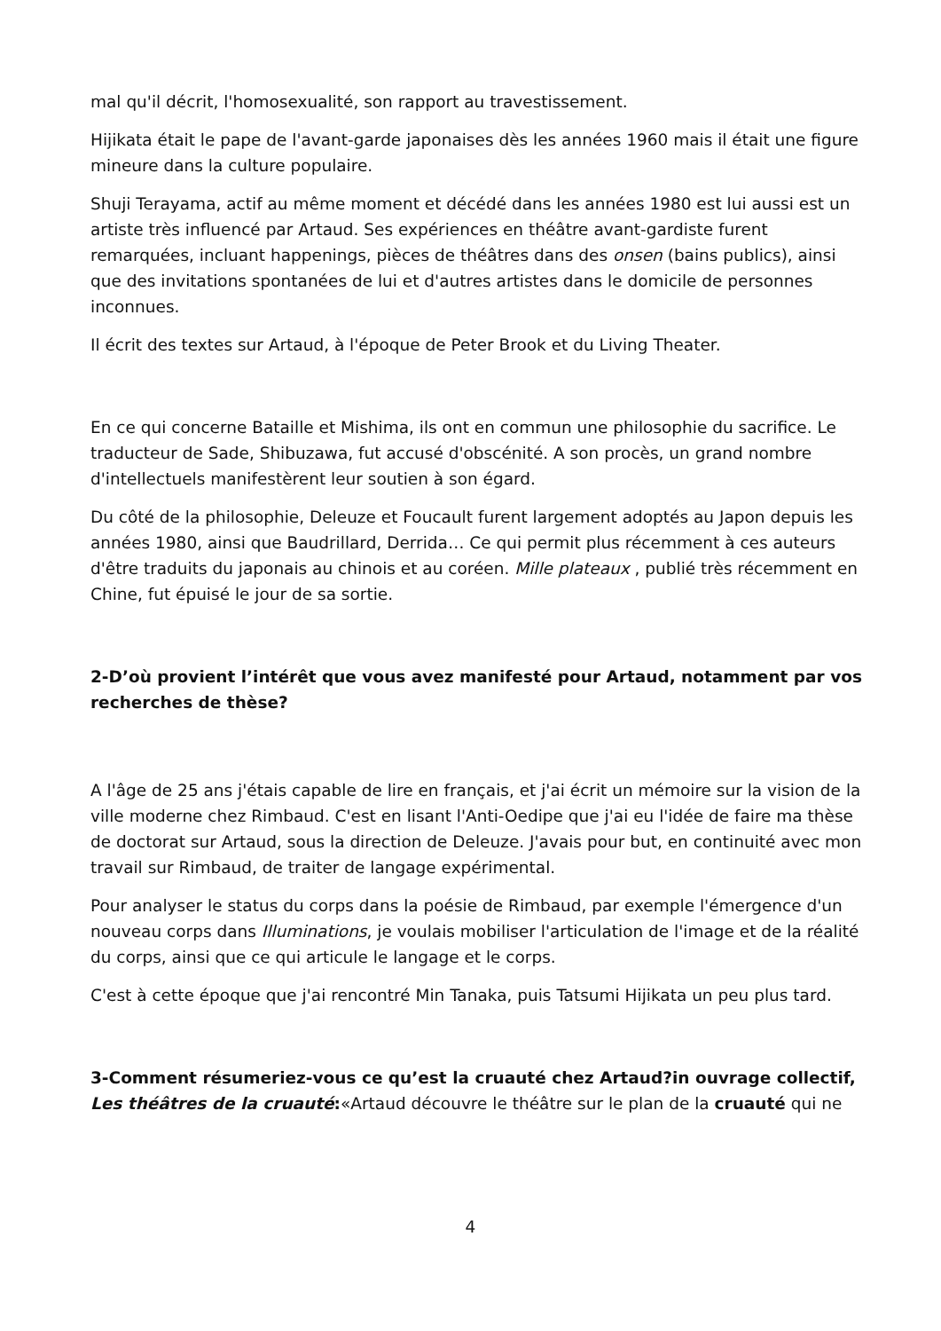mal qu'il décrit, l'homosexualité, son rapport au travestissement.
Hijikata était le pape de l'avant-garde japonaises dès les années 1960 mais il était une figure mineure dans la culture populaire.
Shuji Terayama, actif au même moment et décédé dans les années 1980 est lui aussi est un artiste très influencé par Artaud. Ses expériences en théâtre avant-gardiste furent remarquées, incluant happenings, pièces de théâtres dans des onsen (bains publics), ainsi que des invitations spontanées de lui et d'autres artistes dans le domicile de personnes inconnues.
Il écrit des textes sur Artaud, à l'époque de Peter Brook et du Living Theater.
En ce qui concerne Bataille et Mishima, ils ont en commun une philosophie du sacrifice. Le traducteur de Sade, Shibuzawa, fut accusé d'obscénité. A son procès, un grand nombre d'intellectuels manifestèrent leur soutien à son égard.
Du côté de la philosophie, Deleuze et Foucault furent largement adoptés au Japon depuis les années 1980, ainsi que Baudrillard, Derrida… Ce qui permit plus récemment à ces auteurs d'être traduits du japonais au chinois et au coréen. Mille plateaux , publié très récemment en Chine, fut épuisé le jour de sa sortie.
2-D’où provient l’intérêt que vous avez manifesté pour Artaud, notamment par vos recherches de thèse?
A l'âge de 25 ans j'étais capable de lire en français, et j'ai écrit un mémoire sur la vision de la ville moderne chez Rimbaud. C'est en lisant l'Anti-Oedipe que j'ai eu l'idée de faire ma thèse de doctorat sur Artaud, sous la direction de Deleuze. J'avais pour but, en continuité avec mon travail sur Rimbaud, de traiter de langage expérimental.
Pour analyser le status du corps dans la poésie de Rimbaud, par exemple l'émergence d'un nouveau corps dans Illuminations, je voulais mobiliser l'articulation de l'image et de la réalité du corps, ainsi que ce qui articule le langage et le corps.
C'est à cette époque que j'ai rencontré Min Tanaka, puis Tatsumi Hijikata un peu plus tard.
3-Comment résumeriez-vous ce qu’est la cruauté chez Artaud?in ouvrage collectif, Les théâtres de la cruauté:«Artaud découvre le théâtre sur le plan de la cruauté qui ne
4